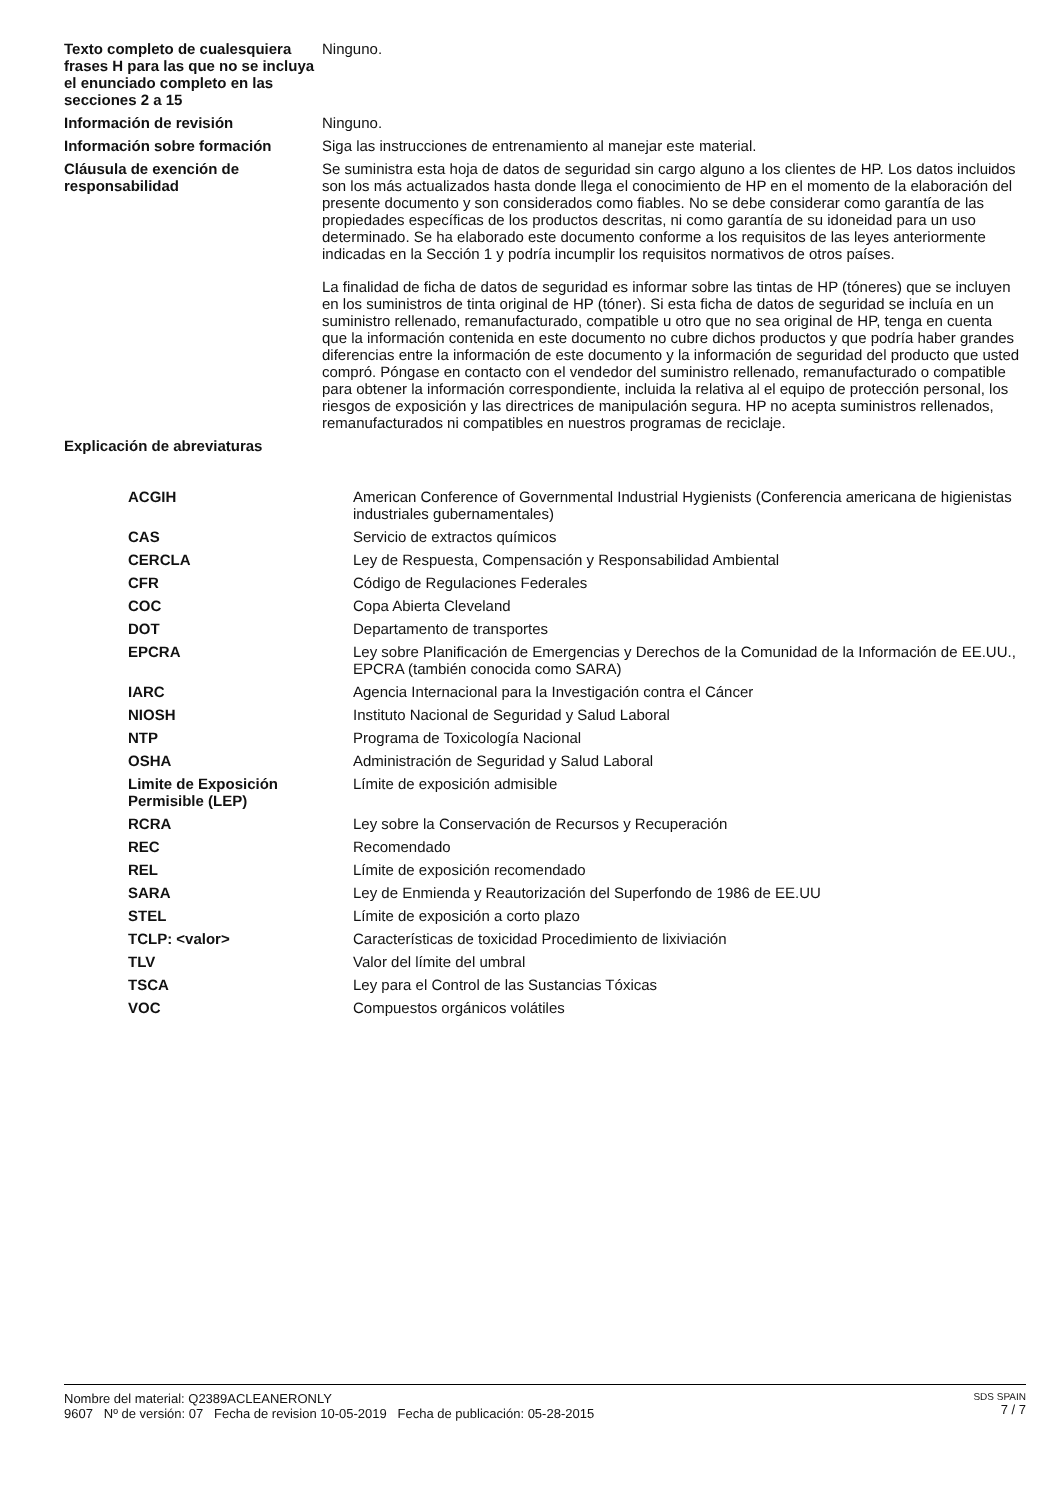| Texto completo de cualesquiera frases H para las que no se incluya el enunciado completo en las secciones 2 a 15 | Ninguno. |
| Información de revisión | Ninguno. |
| Información sobre formación | Siga las instrucciones de entrenamiento al manejar este material. |
| Cláusula de exención de responsabilidad | Se suministra esta hoja de datos de seguridad sin cargo alguno a los clientes de HP. Los datos incluidos son los más actualizados hasta donde llega el conocimiento de HP en el momento de la elaboración del presente documento y son considerados como fiables. No se debe considerar como garantía de las propiedades específicas de los productos descritas, ni como garantía de su idoneidad para un uso determinado. Se ha elaborado este documento conforme a los requisitos de las leyes anteriormente indicadas en la Sección 1 y podría incumplir los requisitos normativos de otros países. La finalidad de ficha de datos de seguridad es informar sobre las tintas de HP (tóneres) que se incluyen en los suministros de tinta original de HP (tóner). Si esta ficha de datos de seguridad se incluía en un suministro rellenado, remanufacturado, compatible u otro que no sea original de HP, tenga en cuenta que la información contenida en este documento no cubre dichos productos y que podría haber grandes diferencias entre la información de este documento y la información de seguridad del producto que usted compró. Póngase en contacto con el vendedor del suministro rellenado, remanufacturado o compatible para obtener la información correspondiente, incluida la relativa al el equipo de protección personal, los riesgos de exposición y las directrices de manipulación segura. HP no acepta suministros rellenados, remanufacturados ni compatibles en nuestros programas de reciclaje. |
| Explicación de abreviaturas | |
| ACGIH | American Conference of Governmental Industrial Hygienists (Conferencia americana de higienistas industriales gubernamentales) |
| CAS | Servicio de extractos químicos |
| CERCLA | Ley de Respuesta, Compensación y Responsabilidad Ambiental |
| CFR | Código de Regulaciones Federales |
| COC | Copa Abierta Cleveland |
| DOT | Departamento de transportes |
| EPCRA | Ley sobre Planificación de Emergencias y Derechos de la Comunidad de la Información de EE.UU., EPCRA (también conocida como SARA) |
| IARC | Agencia Internacional para la Investigación contra el Cáncer |
| NIOSH | Instituto Nacional de Seguridad y Salud Laboral |
| NTP | Programa de Toxicología Nacional |
| OSHA | Administración de Seguridad y Salud Laboral |
| Limite de Exposición Permisible (LEP) | Límite de exposición admisible |
| RCRA | Ley sobre la Conservación de Recursos y Recuperación |
| REC | Recomendado |
| REL | Límite de exposición recomendado |
| SARA | Ley de Enmienda y Reautorización del Superfondo de 1986 de EE.UU |
| STEL | Límite de exposición a corto plazo |
| TCLP: <valor> | Características de toxicidad Procedimiento de lixiviación |
| TLV | Valor del límite del umbral |
| TSCA | Ley para el Control de las Sustancias Tóxicas |
| VOC | Compuestos orgánicos volátiles |
Nombre del material: Q2389ACLEANERONLY
9607 Nº de versión: 07 Fecha de revision 10-05-2019 Fecha de publicación: 05-28-2015
SDS SPAIN
7 / 7